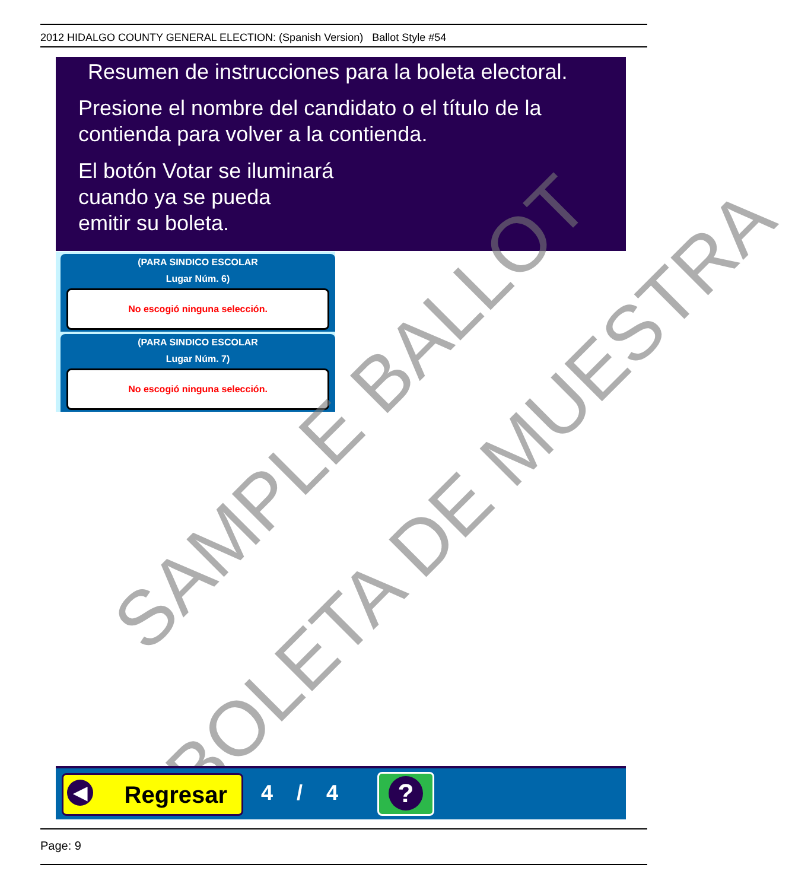2012 HIDALGO COUNTY GENERAL ELECTION: (Spanish Version) Ballot Style #54
Resumen de instrucciones para la boleta electoral.
Presione el nombre del candidato o el título de la
contienda para volver a la contienda.
El botón Votar se iluminará
cuando ya se pueda
emitir su boleta.
(PARA SINDICO ESCOLAR
Lugar Núm. 6)
No escogió ninguna selección.
(PARA SINDICO ESCOLAR
Lugar Núm. 7)
No escogió ninguna selección.
SAMPLE BALLOT
BOLETA DE MUESTRA
◀ Regresar 4 / 4
?
Page: 9